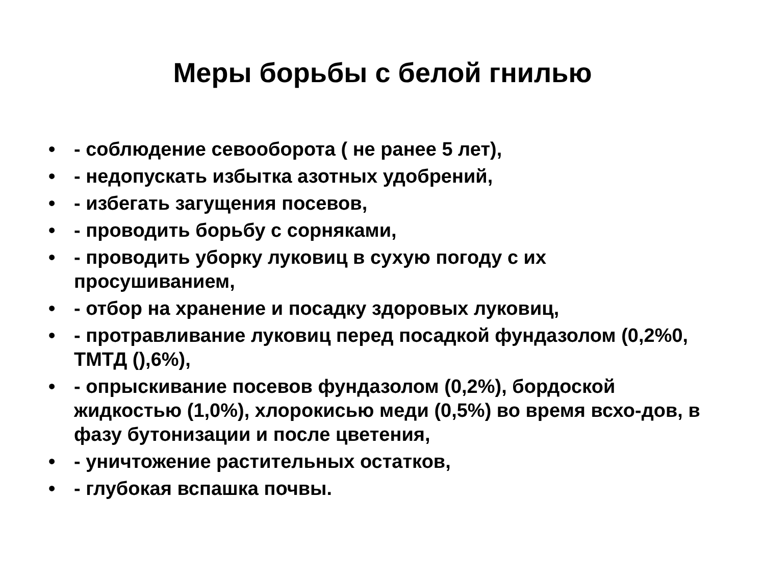Меры борьбы с белой гнилью
• - соблюдение севооборота ( не ранее 5 лет),
• - недопускать избытка азотных удобрений,
• - избегать загущения посевов,
• - проводить борьбу с сорняками,
• - проводить уборку луковиц в сухую погоду с их просушиванием,
• - отбор на хранение и посадку здоровых луковиц,
• - протравливание луковиц перед посадкой фундазолом (0,2%0, ТМТД (),6%),
• - опрыскивание посевов фундазолом (0,2%), бордоской жидкостью (1,0%), хлорокисью меди (0,5%) во время всхо-дов, в фазу бутонизации и после цветения,
• - уничтожение растительных остатков,
• - глубокая вспашка почвы.